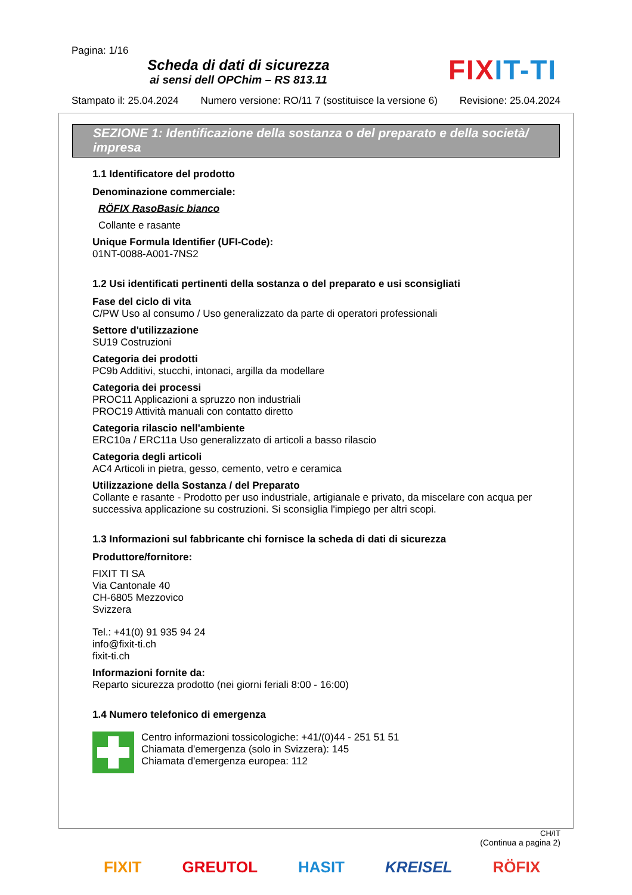Pagina: 1/16
Scheda di dati di sicurezza
ai sensi dell OPChim – RS 813.11
FIXIT-TI
Stampato il: 25.04.2024 Numero versione: RO/11 7 (sostituisce la versione 6) Revisione: 25.04.2024
SEZIONE 1: Identificazione della sostanza o del preparato e della società/ impresa
1.1 Identificatore del prodotto
Denominazione commerciale:
RÖFIX RasoBasic bianco
Collante e rasante
Unique Formula Identifier (UFI-Code):
01NT-0088-A001-7NS2
1.2 Usi identificati pertinenti della sostanza o del preparato e usi sconsigliati
Fase del ciclo di vita
C/PW Uso al consumo / Uso generalizzato da parte di operatori professionali
Settore d'utilizzazione
SU19 Costruzioni
Categoria dei prodotti
PC9b Additivi, stucchi, intonaci, argilla da modellare
Categoria dei processi
PROC11 Applicazioni a spruzzo non industriali
PROC19 Attività manuali con contatto diretto
Categoria rilascio nell'ambiente
ERC10a / ERC11a Uso generalizzato di articoli a basso rilascio
Categoria degli articoli
AC4 Articoli in pietra, gesso, cemento, vetro e ceramica
Utilizzazione della Sostanza / del Preparato
Collante e rasante - Prodotto per uso industriale, artigianale e privato, da miscelare con acqua per successiva applicazione su costruzioni. Si sconsiglia l'impiego per altri scopi.
1.3 Informazioni sul fabbricante chi fornisce la scheda di dati di sicurezza
Produttore/fornitore:
FIXIT TI SA
Via Cantonale 40
CH-6805 Mezzovico
Svizzera
Tel.: +41(0) 91 935 94 24
info@fixit-ti.ch
fixit-ti.ch
Informazioni fornite da:
Reparto sicurezza prodotto (nei giorni feriali 8:00 - 16:00)
1.4 Numero telefonico di emergenza
Centro informazioni tossicologiche: +41/(0)44 - 251 51 51
Chiamata d'emergenza (solo in Svizzera): 145
Chiamata d'emergenza europea: 112
CH/IT
(Continua a pagina 2)
FIXIT GREUTOL HASIT KREISEL RÖFIX